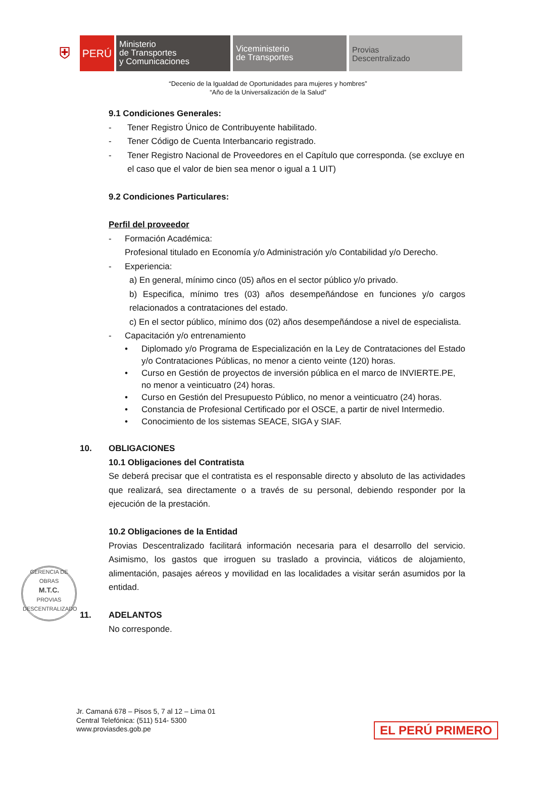⛨
PERÚ
Ministerio
de Transportes
y Comunicaciones
Viceministerio
de Transportes
Provias
Descentralizado
“Decenio de la Igualdad de Oportunidades para mujeres y hombres”
“Año de la Universalización de la Salud”
9.1 Condiciones Generales:
- Tener Registro Único de Contribuyente habilitado.
- Tener Código de Cuenta Interbancario registrado.
- Tener Registro Nacional de Proveedores en el Capítulo que corresponda. (se excluye en el caso que el valor de bien sea menor o igual a 1 UIT)
9.2 Condiciones Particulares:
Perfil del proveedor
- Formación Académica:
Profesional titulado en Economía y/o Administración y/o Contabilidad y/o Derecho.
- Experiencia:
a) En general, mínimo cinco (05) años en el sector público y/o privado.
b) Especifica, mínimo tres (03) años desempeñándose en funciones y/o cargos relacionados a contrataciones del estado.
c) En el sector público, mínimo dos (02) años desempeñándose a nivel de especialista.
- Capacitación y/o entrenamiento
• Diplomado y/o Programa de Especialización en la Ley de Contrataciones del Estado y/o Contrataciones Públicas, no menor a ciento veinte (120) horas.
• Curso en Gestión de proyectos de inversión pública en el marco de INVIERTE.PE, no menor a veinticuatro (24) horas.
• Curso en Gestión del Presupuesto Público, no menor a veinticuatro (24) horas.
• Constancia de Profesional Certificado por el OSCE, a partir de nivel Intermedio.
• Conocimiento de los sistemas SEACE, SIGA y SIAF.
10. OBLIGACIONES
10.1 Obligaciones del Contratista
Se deberá precisar que el contratista es el responsable directo y absoluto de las actividades que realizará, sea directamente o a través de su personal, debiendo responder por la ejecución de la prestación.
10.2 Obligaciones de la Entidad
Provias Descentralizado facilitará información necesaria para el desarrollo del servicio. Asimismo, los gastos que irroguen su traslado a provincia, viáticos de alojamiento, alimentación, pasajes aéreos y movilidad en las localidades a visitar serán asumidos por la entidad.
11. ADELANTOS
No corresponde.
GERENCIA DE OBRAS
M.T.C.
PROVIAS DESCENTRALIZADO
Jr. Camaná 678 – Pisos 5, 7 al 12 – Lima 01
Central Telefónica: (511) 514- 5300
www.proviasdes.gob.pe
EL PERÚ PRIMERO